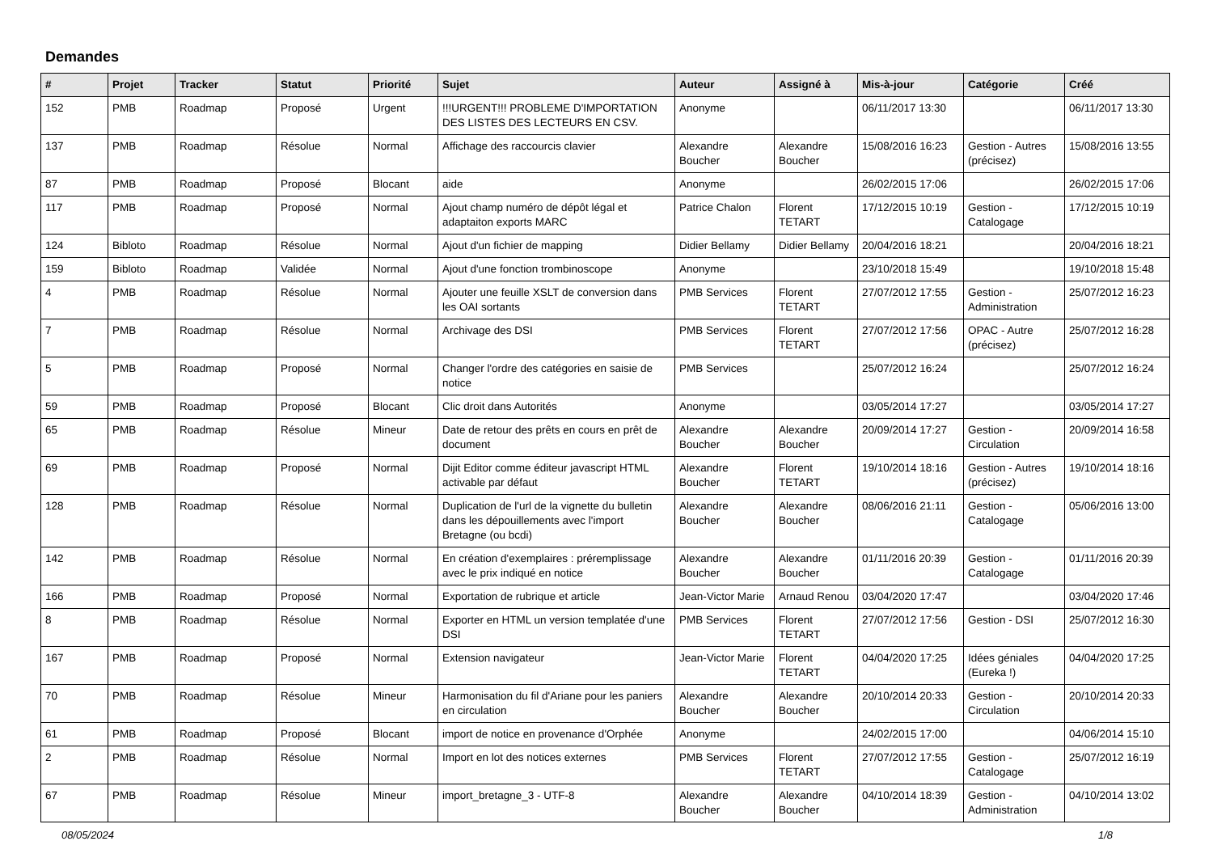Demandes
| # | Projet | Tracker | Statut | Priorité | Sujet | Auteur | Assigné à | Mis-à-jour | Catégorie | Créé |
| --- | --- | --- | --- | --- | --- | --- | --- | --- | --- | --- |
| 152 | PMB | Roadmap | Proposé | Urgent | !!!URGENT!!! PROBLEME D'IMPORTATION DES LISTES DES LECTEURS EN CSV. | Anonyme | | 06/11/2017 13:30 | | 06/11/2017 13:30 |
| 137 | PMB | Roadmap | Résolue | Normal | Affichage des raccourcis clavier | Alexandre Boucher | Alexandre Boucher | 15/08/2016 16:23 | Gestion - Autres (précisez) | 15/08/2016 13:55 |
| 87 | PMB | Roadmap | Proposé | Blocant | aide | Anonyme | | 26/02/2015 17:06 | | 26/02/2015 17:06 |
| 117 | PMB | Roadmap | Proposé | Normal | Ajout champ numéro de dépôt légal et adaptaiton exports MARC | Patrice Chalon | Florent TETART | 17/12/2015 10:19 | Gestion - Catalogage | 17/12/2015 10:19 |
| 124 | Bibloto | Roadmap | Résolue | Normal | Ajout d'un fichier de mapping | Didier Bellamy | Didier Bellamy | 20/04/2016 18:21 | | 20/04/2016 18:21 |
| 159 | Bibloto | Roadmap | Validée | Normal | Ajout d'une fonction trombinoscope | Anonyme | | 23/10/2018 15:49 | | 19/10/2018 15:48 |
| 4 | PMB | Roadmap | Résolue | Normal | Ajouter une feuille XSLT de conversion dans les OAI sortants | PMB Services | Florent TETART | 27/07/2012 17:55 | Gestion - Administration | 25/07/2012 16:23 |
| 7 | PMB | Roadmap | Résolue | Normal | Archivage des DSI | PMB Services | Florent TETART | 27/07/2012 17:56 | OPAC - Autre (précisez) | 25/07/2012 16:28 |
| 5 | PMB | Roadmap | Proposé | Normal | Changer l'ordre des catégories en saisie de notice | PMB Services | | 25/07/2012 16:24 | | 25/07/2012 16:24 |
| 59 | PMB | Roadmap | Proposé | Blocant | Clic droit dans Autorités | Anonyme | | 03/05/2014 17:27 | | 03/05/2014 17:27 |
| 65 | PMB | Roadmap | Résolue | Mineur | Date de retour des prêts en cours en prêt de document | Alexandre Boucher | Alexandre Boucher | 20/09/2014 17:27 | Gestion - Circulation | 20/09/2014 16:58 |
| 69 | PMB | Roadmap | Proposé | Normal | Dijit Editor comme éditeur javascript HTML activable par défaut | Alexandre Boucher | Florent TETART | 19/10/2014 18:16 | Gestion - Autres (précisez) | 19/10/2014 18:16 |
| 128 | PMB | Roadmap | Résolue | Normal | Duplication de l'url de la vignette du bulletin dans les dépouillements avec l'import Bretagne (ou bcdi) | Alexandre Boucher | Alexandre Boucher | 08/06/2016 21:11 | Gestion - Catalogage | 05/06/2016 13:00 |
| 142 | PMB | Roadmap | Résolue | Normal | En création d'exemplaires : préremplissage avec le prix indiqué en notice | Alexandre Boucher | Alexandre Boucher | 01/11/2016 20:39 | Gestion - Catalogage | 01/11/2016 20:39 |
| 166 | PMB | Roadmap | Proposé | Normal | Exportation de rubrique et article | Jean-Victor Marie | Arnaud Renou | 03/04/2020 17:47 | | 03/04/2020 17:46 |
| 8 | PMB | Roadmap | Résolue | Normal | Exporter en HTML un version templatée d'une DSI | PMB Services | Florent TETART | 27/07/2012 17:56 | Gestion - DSI | 25/07/2012 16:30 |
| 167 | PMB | Roadmap | Proposé | Normal | Extension navigateur | Jean-Victor Marie | Florent TETART | 04/04/2020 17:25 | Idées géniales (Eureka !) | 04/04/2020 17:25 |
| 70 | PMB | Roadmap | Résolue | Mineur | Harmonisation du fil d'Ariane pour les paniers en circulation | Alexandre Boucher | Alexandre Boucher | 20/10/2014 20:33 | Gestion - Circulation | 20/10/2014 20:33 |
| 61 | PMB | Roadmap | Proposé | Blocant | import de notice en provenance d'Orphée | Anonyme | | 24/02/2015 17:00 | | 04/06/2014 15:10 |
| 2 | PMB | Roadmap | Résolue | Normal | Import en lot des notices externes | PMB Services | Florent TETART | 27/07/2012 17:55 | Gestion - Catalogage | 25/07/2012 16:19 |
| 67 | PMB | Roadmap | Résolue | Mineur | import_bretagne_3 - UTF-8 | Alexandre Boucher | Alexandre Boucher | 04/10/2014 18:39 | Gestion - Administration | 04/10/2014 13:02 |
08/05/2024 1/8